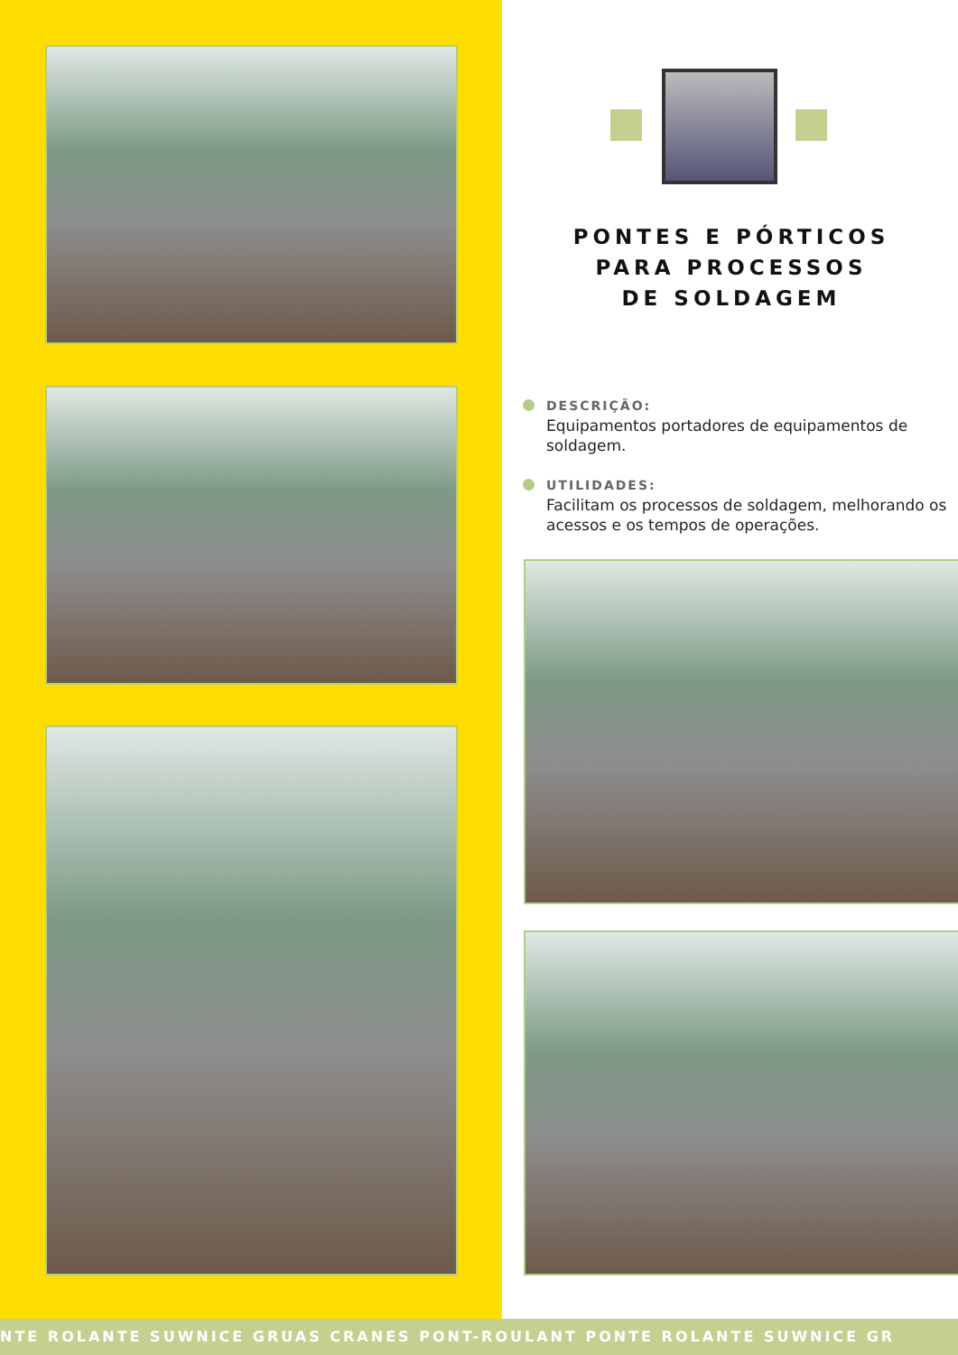PONTES E PÓRTICOS
PARA PROCESSOS
DE SOLDAGEM
DESCRIÇÃO:
Equipamentos portadores de equipamentos de soldagem.
UTILIDADES:
Facilitam os processos de soldagem, melhorando os acessos e os tempos de operações.
NTE ROLANTE SUWNICE GRUAS CRANES PONT-ROULANT PONTE ROLANTE SUWNICE GR